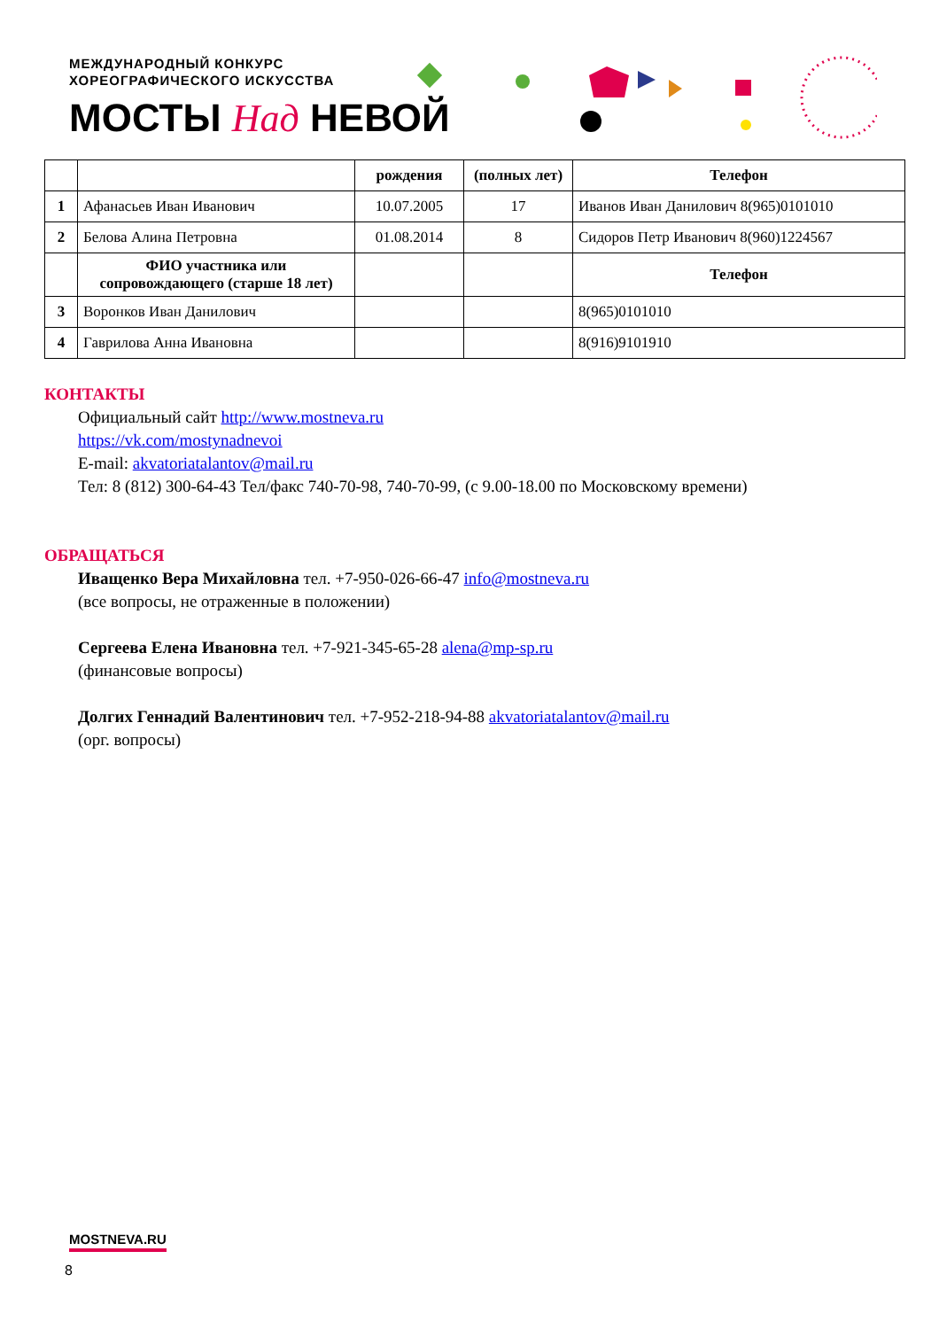МЕЖДУНАРОДНЫЙ КОНКУРС
ХОРЕОГРАФИЧЕСКОГО ИСКУССТВА
МОСТЫ Над НЕВОЙ
| | | рождения | (полных лет) | Телефон |
| --- | --- | --- | --- | --- |
| 1 | Афанасьев Иван Иванович | 10.07.2005 | 17 | Иванов Иван Данилович 8(965)0101010 |
| 2 | Белова Алина Петровна | 01.08.2014 | 8 | Сидоров Петр Иванович 8(960)1224567 |
| | ФИО участника или сопровождающего (старше 18 лет) | | | Телефон |
| 3 | Воронков Иван Данилович | | | 8(965)0101010 |
| 4 | Гаврилова Анна Ивановна | | | 8(916)9101910 |
КОНТАКТЫ
Официальный сайт http://www.mostneva.ru
https://vk.com/mostynadnevoi
E-mail: akvatoriatalantov@mail.ru
Тел: 8 (812) 300-64-43 Тел/факс 740-70-98, 740-70-99, (с 9.00-18.00 по Московскому времени)
ОБРАЩАТЬСЯ
Иващенко Вера Михайловна тел. +7-950-026-66-47 info@mostneva.ru
(все вопросы, не отраженные в положении)
Сергеева Елена Ивановна тел. +7-921-345-65-28 alena@mp-sp.ru
(финансовые вопросы)
Долгих Геннадий Валентинович тел. +7-952-218-94-88 akvatoriatalantov@mail.ru
(орг. вопросы)
MOSTNEVA.RU
8